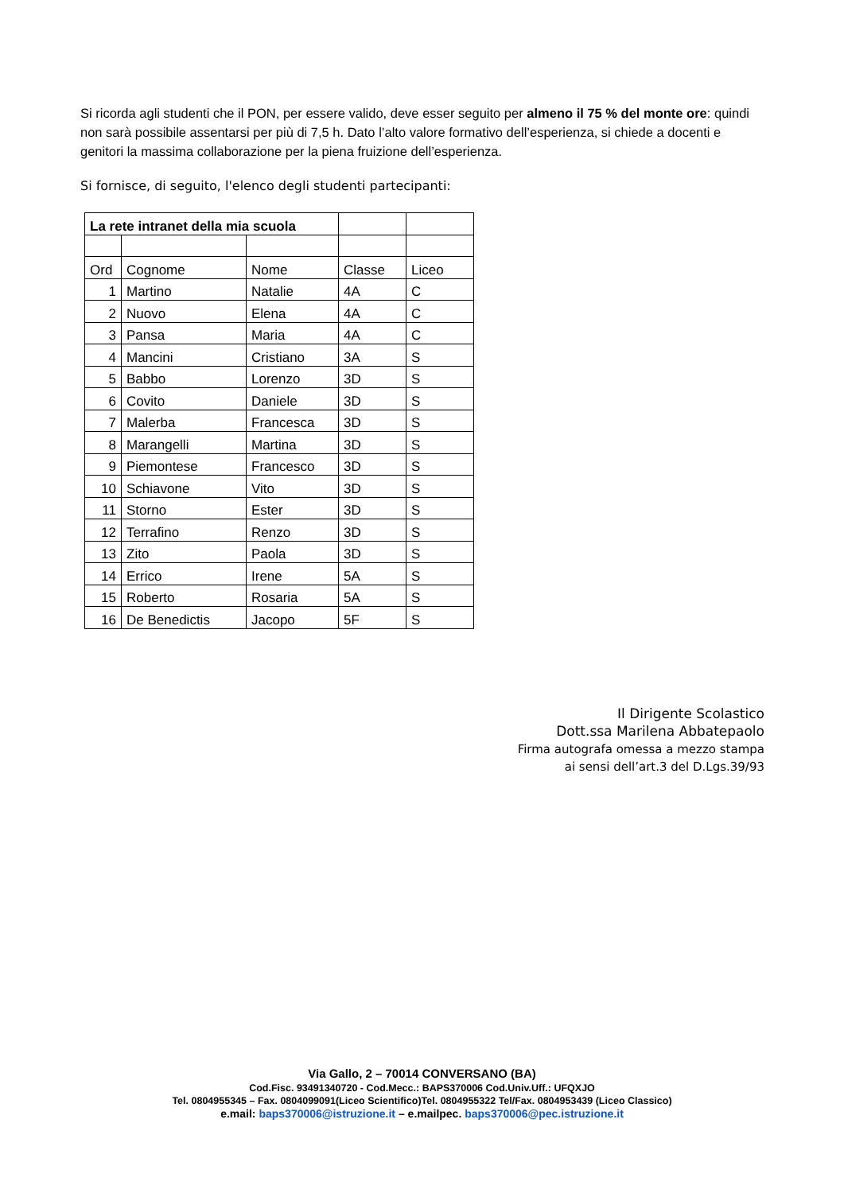Si ricorda agli studenti che il PON, per essere valido, deve esser seguito per almeno il 75 % del monte ore: quindi non sarà possibile assentarsi per più di 7,5 h. Dato l’alto valore formativo dell’esperienza, si chiede a docenti e genitori la massima collaborazione per la piena fruizione dell’esperienza.
Si fornisce, di seguito, l'elenco degli studenti partecipanti:
| La rete intranet della mia scuola | | | | |
| Ord | Cognome | Nome | Classe | Liceo |
| 1 | Martino | Natalie | 4A | C |
| 2 | Nuovo | Elena | 4A | C |
| 3 | Pansa | Maria | 4A | C |
| 4 | Mancini | Cristiano | 3A | S |
| 5 | Babbo | Lorenzo | 3D | S |
| 6 | Covito | Daniele | 3D | S |
| 7 | Malerba | Francesca | 3D | S |
| 8 | Marangelli | Martina | 3D | S |
| 9 | Piemontese | Francesco | 3D | S |
| 10 | Schiavone | Vito | 3D | S |
| 11 | Storno | Ester | 3D | S |
| 12 | Terrafino | Renzo | 3D | S |
| 13 | Zito | Paola | 3D | S |
| 14 | Errico | Irene | 5A | S |
| 15 | Roberto | Rosaria | 5A | S |
| 16 | De Benedictis | Jacopo | 5F | S |
Il Dirigente Scolastico
Dott.ssa Marilena Abbatepaolo
Firma autografa omessa a mezzo stampa
ai sensi dell’art.3 del D.Lgs.39/93
Via Gallo, 2 – 70014 CONVERSANO (BA)
Cod.Fisc. 93491340720 - Cod.Mecc.: BAPS370006 Cod.Univ.Uff.: UFQXJO
Tel. 0804955345 – Fax. 0804099091(Liceo Scientifico)Tel. 0804955322 Tel/Fax. 0804953439 (Liceo Classico)
e.mail: baps370006@istruzione.it – e.mailpec. baps370006@pec.istruzione.it